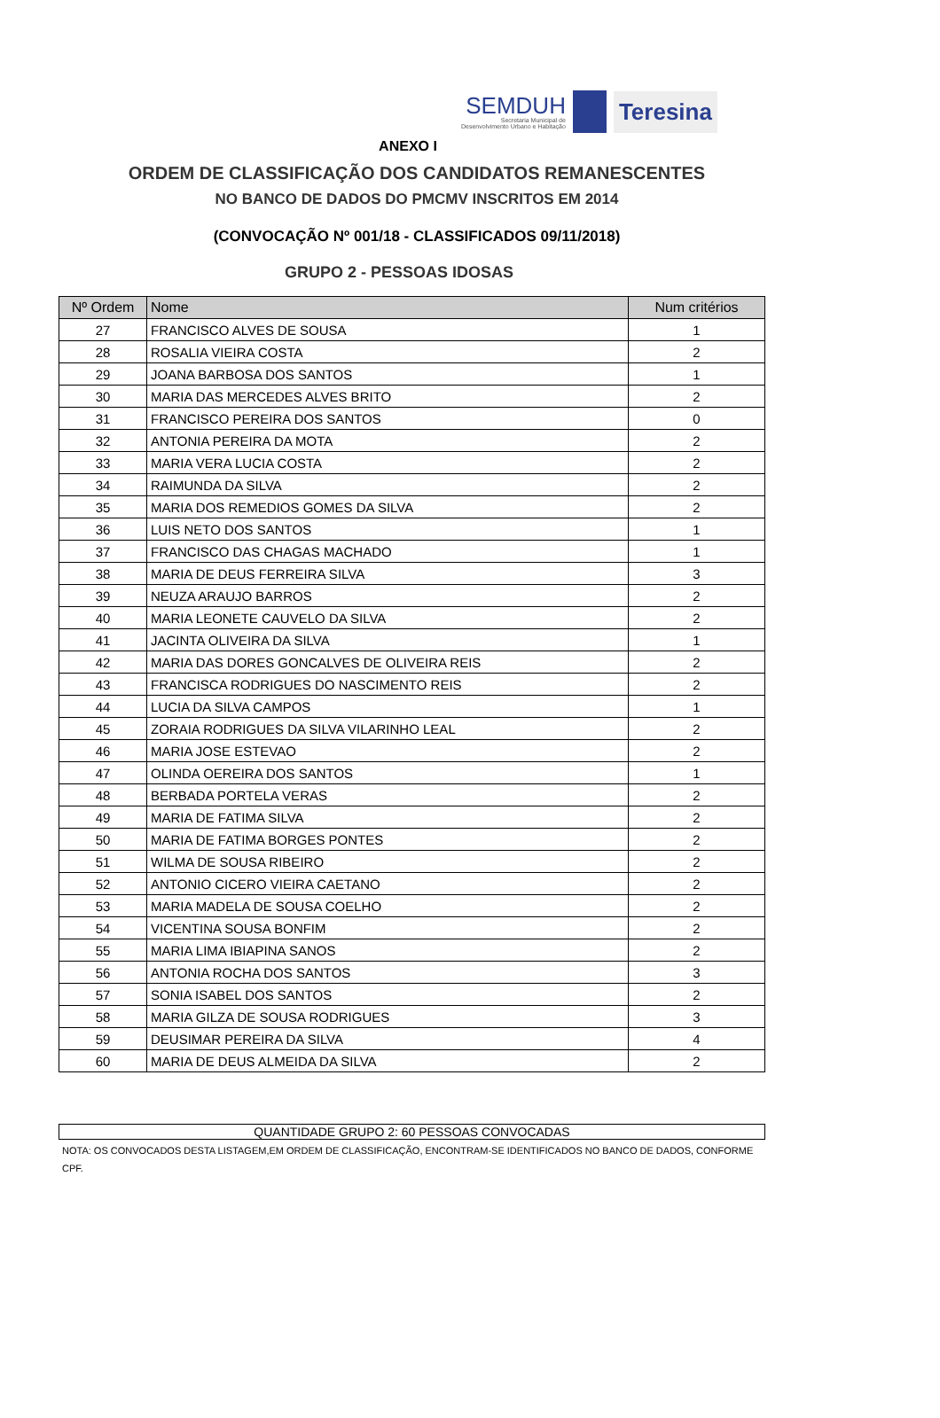SEMDUH
Secretaria Municipal de
Desenvolvimento Urbano e Habitação
Teresina
ANEXO I
ORDEM DE CLASSIFICAÇÃO DOS CANDIDATOS REMANESCENTES
NO BANCO DE DADOS DO PMCMV INSCRITOS EM 2014
(CONVOCAÇÃO Nº 001/18 - CLASSIFICADOS 09/11/2018)
GRUPO 2 - PESSOAS IDOSAS
| Nº Ordem | Nome | Num critérios |
| --- | --- | --- |
| 27 | FRANCISCO ALVES DE SOUSA | 1 |
| 28 | ROSALIA VIEIRA COSTA | 2 |
| 29 | JOANA BARBOSA DOS SANTOS | 1 |
| 30 | MARIA DAS MERCEDES ALVES BRITO | 2 |
| 31 | FRANCISCO PEREIRA DOS SANTOS | 0 |
| 32 | ANTONIA PEREIRA DA MOTA | 2 |
| 33 | MARIA VERA LUCIA COSTA | 2 |
| 34 | RAIMUNDA DA SILVA | 2 |
| 35 | MARIA DOS REMEDIOS GOMES DA SILVA | 2 |
| 36 | LUIS NETO DOS SANTOS | 1 |
| 37 | FRANCISCO DAS CHAGAS MACHADO | 1 |
| 38 | MARIA DE DEUS FERREIRA SILVA | 3 |
| 39 | NEUZA ARAUJO BARROS | 2 |
| 40 | MARIA LEONETE CAUVELO DA SILVA | 2 |
| 41 | JACINTA OLIVEIRA DA SILVA | 1 |
| 42 | MARIA DAS DORES GONCALVES DE OLIVEIRA REIS | 2 |
| 43 | FRANCISCA RODRIGUES DO NASCIMENTO REIS | 2 |
| 44 | LUCIA DA SILVA CAMPOS | 1 |
| 45 | ZORAIA RODRIGUES DA SILVA VILARINHO LEAL | 2 |
| 46 | MARIA JOSE ESTEVAO | 2 |
| 47 | OLINDA OEREIRA DOS SANTOS | 1 |
| 48 | BERBADA PORTELA VERAS | 2 |
| 49 | MARIA DE FATIMA SILVA | 2 |
| 50 | MARIA DE FATIMA BORGES PONTES | 2 |
| 51 | WILMA DE SOUSA RIBEIRO | 2 |
| 52 | ANTONIO CICERO VIEIRA CAETANO | 2 |
| 53 | MARIA MADELA DE SOUSA COELHO | 2 |
| 54 | VICENTINA SOUSA BONFIM | 2 |
| 55 | MARIA LIMA IBIAPINA SANOS | 2 |
| 56 | ANTONIA ROCHA DOS SANTOS | 3 |
| 57 | SONIA ISABEL DOS SANTOS | 2 |
| 58 | MARIA GILZA DE SOUSA RODRIGUES | 3 |
| 59 | DEUSIMAR PEREIRA DA SILVA | 4 |
| 60 | MARIA DE DEUS ALMEIDA DA SILVA | 2 |
QUANTIDADE GRUPO 2: 60 PESSOAS CONVOCADAS
NOTA: OS CONVOCADOS DESTA LISTAGEM,EM ORDEM DE CLASSIFICAÇÃO, ENCONTRAM-SE IDENTIFICADOS NO BANCO DE DADOS, CONFORME CPF.